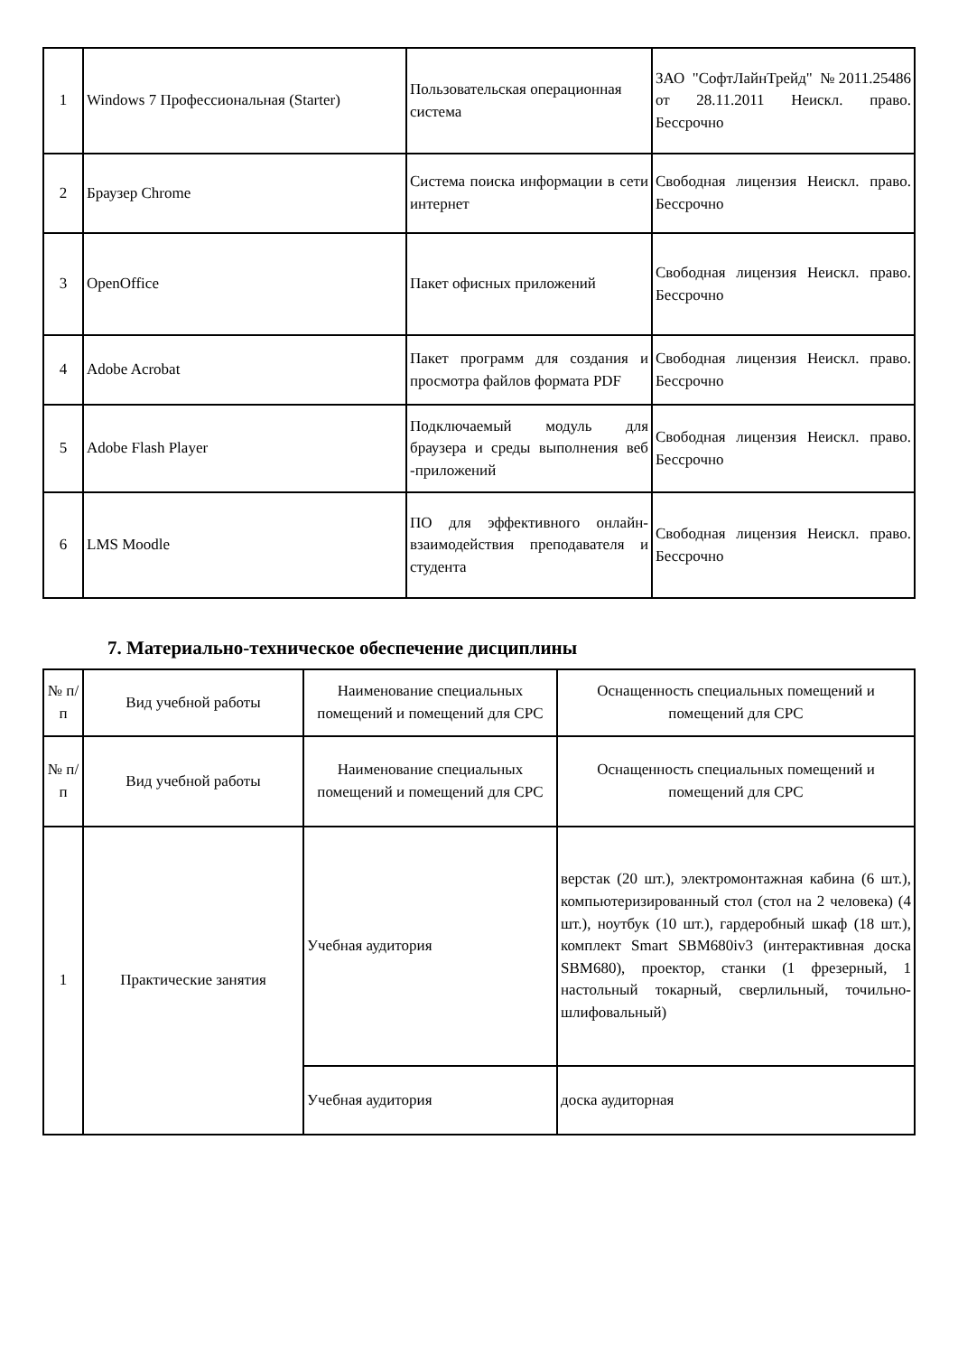| 1 | Windows 7 Профессиональная (Starter) | Пользовательская операционная система | ЗАО "СофтЛайнТрейд" №2011.25486 от 28.11.2011 Неискл. право. Бессрочно |
| 2 | Браузер Chrome | Система поиска информации в сети интернет | Свободная лицензия Неискл. право. Бессрочно |
| 3 | OpenOffice | Пакет офисных приложений | Свободная лицензия Неискл. право. Бессрочно |
| 4 | Adobe Acrobat | Пакет программ для создания и просмотра файлов формата PDF | Свободная лицензия Неискл. право. Бессрочно |
| 5 | Adobe Flash Player | Подключаемый модуль для браузера и среды выполнения веб -приложений | Свободная лицензия Неискл. право. Бессрочно |
| 6 | LMS Moodle | ПО для эффективного онлайн- взаимодействия преподавателя и студента | Свободная лицензия Неискл. право. Бессрочно |
7. Материально-техническое обеспечение дисциплины
| № п/п | Вид учебной работы | Наименование специальных помещений и помещений для СРС | Оснащенность специальных помещений и помещений для СРС |
| --- | --- | --- | --- |
| № п/п | Вид учебной работы | Наименование специальных помещений и помещений для СРС | Оснащенность специальных помещений и помещений для СРС |
| 1 | Практические занятия | Учебная аудитория | верстак (20 шт.), электромонтажная кабина (6 шт.), компьютеризированный стол (стол на 2 человека) (4 шт.), ноутбук (10 шт.), гардеробный шкаф (18 шт.), комплект Smart SBM680iv3 (интерактивная доска SBM680), проектор, станки (1 фрезерный, 1 настольный токарный, сверлильный, точильно-шлифовальный) |
| | | Учебная аудитория | доска аудиторная |